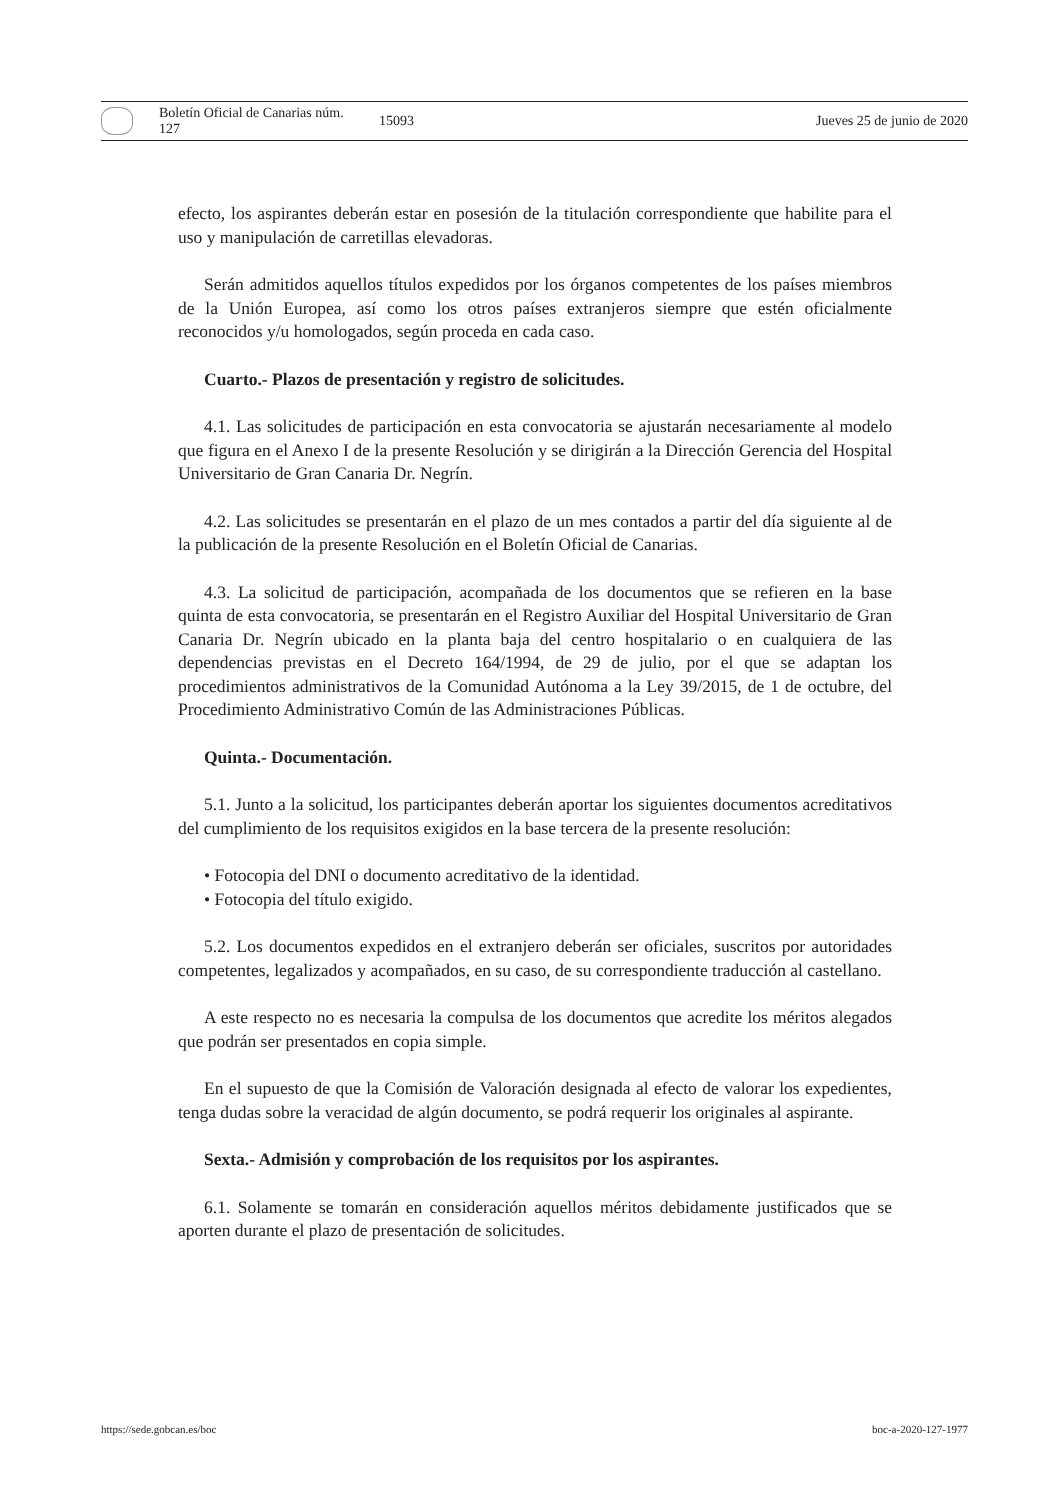Boletín Oficial de Canarias núm. 127 15093 Jueves 25 de junio de 2020
efecto, los aspirantes deberán estar en posesión de la titulación correspondiente que habilite para el uso y manipulación de carretillas elevadoras.
Serán admitidos aquellos títulos expedidos por los órganos competentes de los países miembros de la Unión Europea, así como los otros países extranjeros siempre que estén oficialmente reconocidos y/u homologados, según proceda en cada caso.
Cuarto.- Plazos de presentación y registro de solicitudes.
4.1. Las solicitudes de participación en esta convocatoria se ajustarán necesariamente al modelo que figura en el Anexo I de la presente Resolución y se dirigirán a la Dirección Gerencia del Hospital Universitario de Gran Canaria Dr. Negrín.
4.2. Las solicitudes se presentarán en el plazo de un mes contados a partir del día siguiente al de la publicación de la presente Resolución en el Boletín Oficial de Canarias.
4.3. La solicitud de participación, acompañada de los documentos que se refieren en la base quinta de esta convocatoria, se presentarán en el Registro Auxiliar del Hospital Universitario de Gran Canaria Dr. Negrín ubicado en la planta baja del centro hospitalario o en cualquiera de las dependencias previstas en el Decreto 164/1994, de 29 de julio, por el que se adaptan los procedimientos administrativos de la Comunidad Autónoma a la Ley 39/2015, de 1 de octubre, del Procedimiento Administrativo Común de las Administraciones Públicas.
Quinta.- Documentación.
5.1. Junto a la solicitud, los participantes deberán aportar los siguientes documentos acreditativos del cumplimiento de los requisitos exigidos en la base tercera de la presente resolución:
• Fotocopia del DNI o documento acreditativo de la identidad.
• Fotocopia del título exigido.
5.2. Los documentos expedidos en el extranjero deberán ser oficiales, suscritos por autoridades competentes, legalizados y acompañados, en su caso, de su correspondiente traducción al castellano.
A este respecto no es necesaria la compulsa de los documentos que acredite los méritos alegados que podrán ser presentados en copia simple.
En el supuesto de que la Comisión de Valoración designada al efecto de valorar los expedientes, tenga dudas sobre la veracidad de algún documento, se podrá requerir los originales al aspirante.
Sexta.- Admisión y comprobación de los requisitos por los aspirantes.
6.1. Solamente se tomarán en consideración aquellos méritos debidamente justificados que se aporten durante el plazo de presentación de solicitudes.
https://sede.gobcan.es/boc boc-a-2020-127-1977